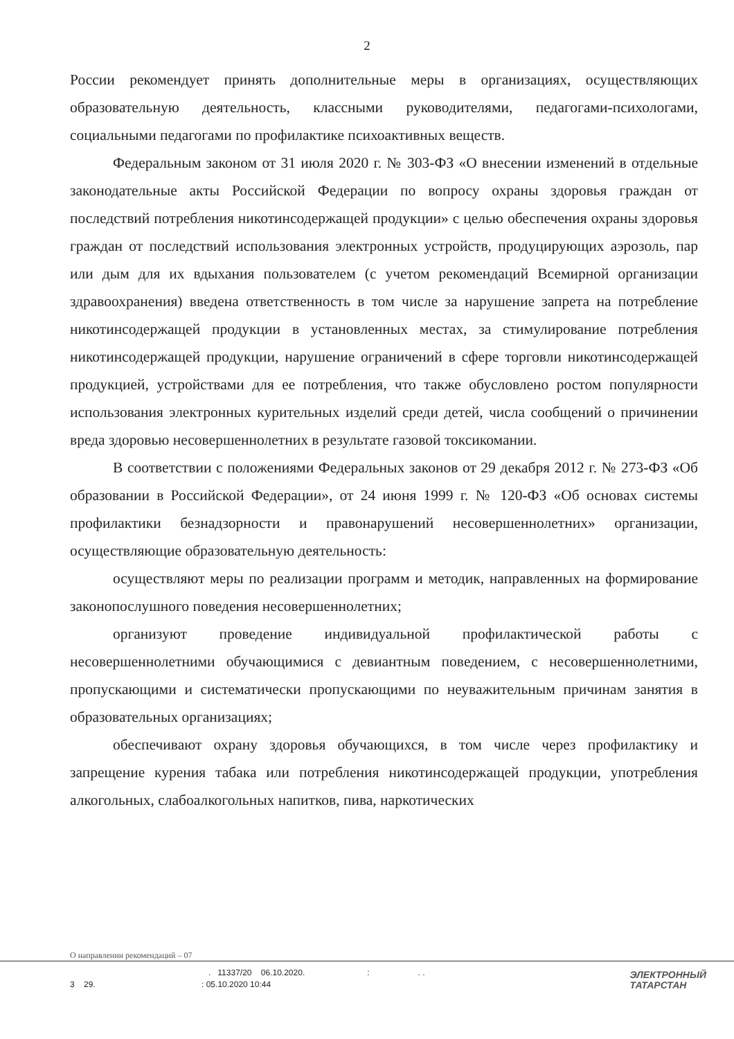2
России рекомендует принять дополнительные меры в организациях, осуществляющих образовательную деятельность, классными руководителями, педагогами-психологами, социальными педагогами по профилактике психоактивных веществ.
Федеральным законом от 31 июля 2020 г. № 303-ФЗ «О внесении изменений в отдельные законодательные акты Российской Федерации по вопросу охраны здоровья граждан от последствий потребления никотинсодержащей продукции» с целью обеспечения охраны здоровья граждан от последствий использования электронных устройств, продуцирующих аэрозоль, пар или дым для их вдыхания пользователем (с учетом рекомендаций Всемирной организации здравоохранения) введена ответственность в том числе за нарушение запрета на потребление никотинсодержащей продукции в установленных местах, за стимулирование потребления никотинсодержащей продукции, нарушение ограничений в сфере торговли никотинсодержащей продукцией, устройствами для ее потребления, что также обусловлено ростом популярности использования электронных курительных изделий среди детей, числа сообщений о причинении вреда здоровью несовершеннолетних в результате газовой токсикомании.
В соответствии с положениями Федеральных законов от 29 декабря 2012 г. № 273-ФЗ «Об образовании в Российской Федерации», от 24 июня 1999 г. № 120-ФЗ «Об основах системы профилактики безнадзорности и правонарушений несовершеннолетних» организации, осуществляющие образовательную деятельность:
осуществляют меры по реализации программ и методик, направленных на формирование законопослушного поведения несовершеннолетних;
организуют проведение индивидуальной профилактической работы с несовершеннолетними обучающимися с девиантным поведением, с несовершеннолетними, пропускающими и систематически пропускающими по неуважительным причинам занятия в образовательных организациях;
обеспечивают охрану здоровья обучающихся, в том числе через профилактику и запрещение курения табака или потребления никотинсодержащей продукции, употребления алкогольных, слабоалкогольных напитков, пива, наркотических
О направлении рекомендаций – 07
. 11337/20 06.10.2020.:. .
3 29. : 05.10.2020 10:44
ЭЛЕКТРОННЫЙ
ТАТАРСТАН